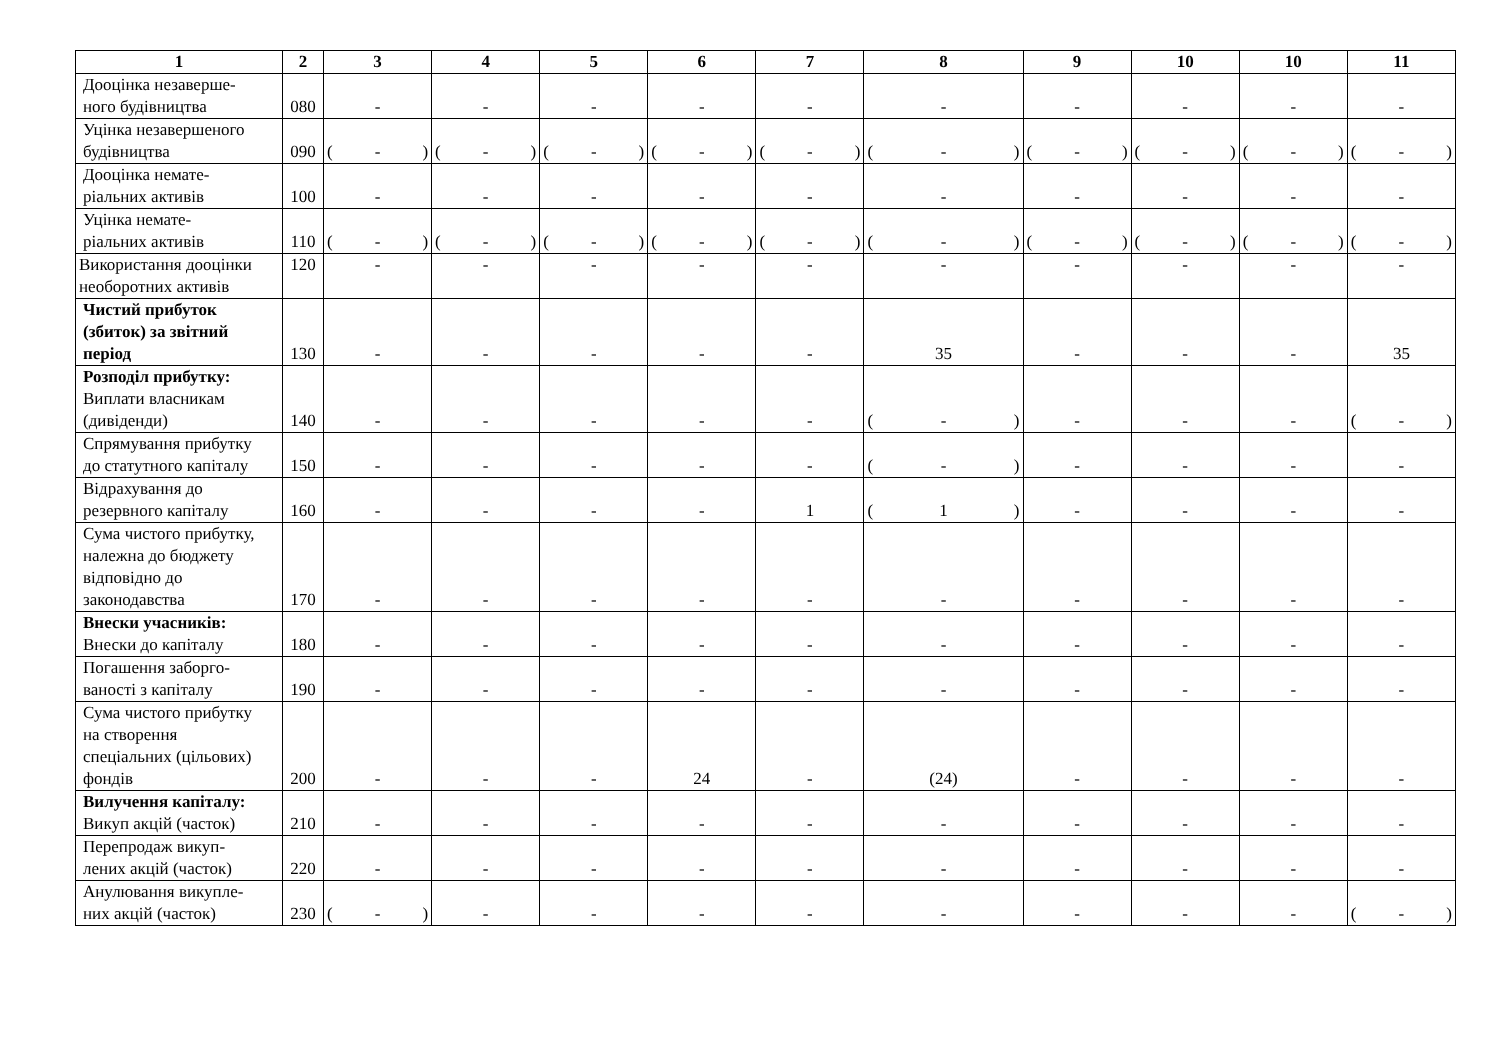| 1 | 2 | 3 | 4 | 5 | 6 | 7 | 8 | 9 | 10 | 10 | 11 |
| --- | --- | --- | --- | --- | --- | --- | --- | --- | --- | --- | --- |
| Дооцінка незаверше- ного будівництва | 080 | - | - | - | - | - | - | - | - | - | - |
| Уцінка незавершеного будівництва | 090 | ( - ) | ( - ) | ( - ) | ( - ) | ( - ) | ( - ) | ( - ) | ( - ) | ( - ) | ( - ) |
| Дооцінка немате- ріальних активів | 100 | - | - | - | - | - | - | - | - | - | - |
| Уцінка немате- ріальних активів | 110 | ( - ) | ( - ) | ( - ) | ( - ) | ( - ) | ( - ) | ( - ) | ( - ) | ( - ) | ( - ) |
| Використання дооцінки необоротних активів | 120 | - | - | - | - | - | - | - | - | - | - |
| Чистий прибуток (збиток) за звітний період | 130 | - | - | - | - | - | 35 | - | - | - | 35 |
| Розподіл прибутку: Виплати власникам (дивіденди) | 140 | - | - | - | - | - | ( - ) | - | - | - | ( - ) |
| Спрямування прибутку до статутного капіталу | 150 | - | - | - | - | - | ( - ) | - | - | - | - |
| Відрахування до резервного капіталу | 160 | - | - | - | - | 1 | ( 1 ) | - | - | - | - |
| Сума чистого прибутку, належна до бюджету відповідно до законодавства | 170 | - | - | - | - | - | - | - | - | - | - |
| Внески учасників: Внески до капіталу | 180 | - | - | - | - | - | - | - | - | - | - |
| Погашення заборго- ваності з капіталу | 190 | - | - | - | - | - | - | - | - | - | - |
| Сума чистого прибутку на створення спеціальних (цільових) фондів | 200 | - | - | - | 24 | - | (24) | - | - | - | - |
| Вилучення капіталу: Викуп акцій (часток) | 210 | - | - | - | - | - | - | - | - | - | - |
| Перепродаж викуп- лених акцій (часток) | 220 | - | - | - | - | - | - | - | - | - | - |
| Анулювання викупле- них акцій (часток) | 230 | ( - ) | - | - | - | - | - | - | - | - | ( - ) |